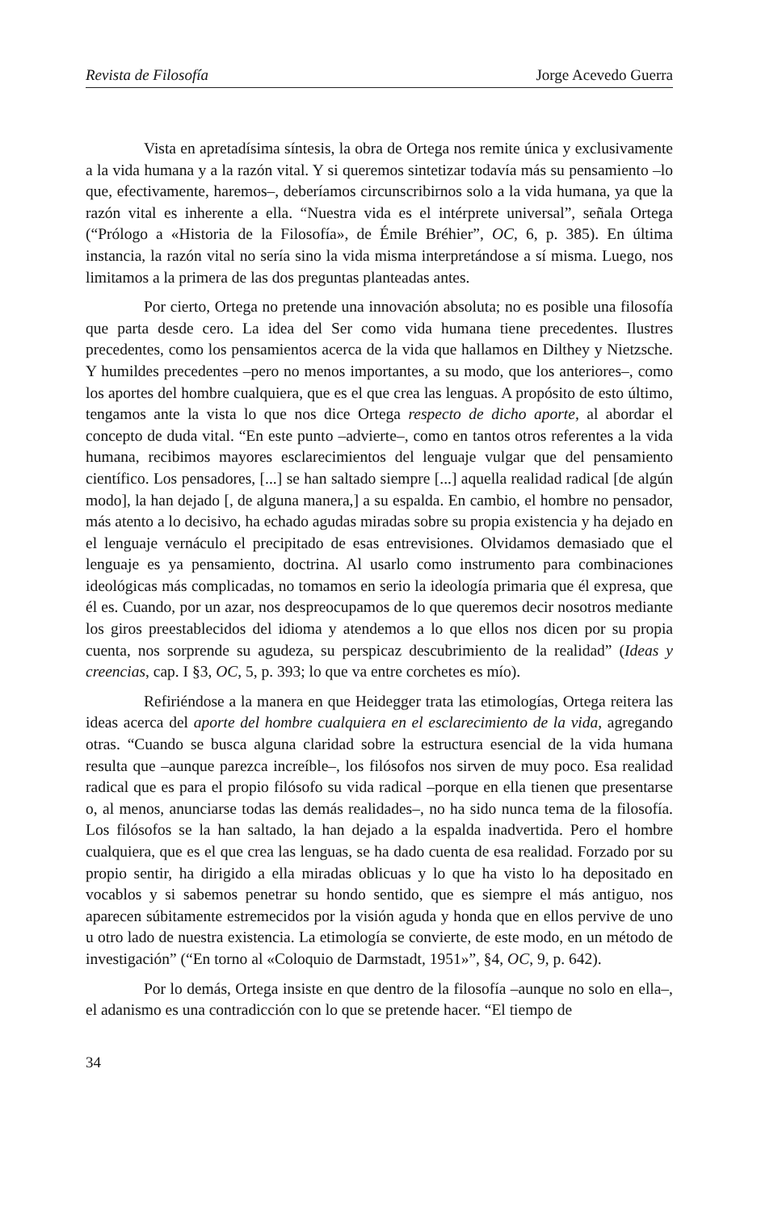Revista de Filosofía Jorge Acevedo Guerra
Vista en apretadísima síntesis, la obra de Ortega nos remite única y exclusivamente a la vida humana y a la razón vital. Y si queremos sintetizar todavía más su pensamiento –lo que, efectivamente, haremos–, deberíamos circunscribirnos solo a la vida humana, ya que la razón vital es inherente a ella. “Nuestra vida es el intérprete universal”, señala Ortega (“Prólogo a «Historia de la Filosofía», de Émile Bréhier”, OC, 6, p. 385). En última instancia, la razón vital no sería sino la vida misma interpretándose a sí misma. Luego, nos limitamos a la primera de las dos preguntas planteadas antes.
Por cierto, Ortega no pretende una innovación absoluta; no es posible una filosofía que parta desde cero. La idea del Ser como vida humana tiene precedentes. Ilustres precedentes, como los pensamientos acerca de la vida que hallamos en Dilthey y Nietzsche. Y humildes precedentes –pero no menos importantes, a su modo, que los anteriores–, como los aportes del hombre cualquiera, que es el que crea las lenguas. A propósito de esto último, tengamos ante la vista lo que nos dice Ortega respecto de dicho aporte, al abordar el concepto de duda vital. “En este punto –advierte–, como en tantos otros referentes a la vida humana, recibimos mayores esclarecimientos del lenguaje vulgar que del pensamiento científico. Los pensadores, [...] se han saltado siempre [...] aquella realidad radical [de algún modo], la han dejado [, de alguna manera,] a su espalda. En cambio, el hombre no pensador, más atento a lo decisivo, ha echado agudas miradas sobre su propia existencia y ha dejado en el lenguaje vernáculo el precipitado de esas entrevisiones. Olvidamos demasiado que el lenguaje es ya pensamiento, doctrina. Al usarlo como instrumento para combinaciones ideológicas más complicadas, no tomamos en serio la ideología primaria que él expresa, que él es. Cuando, por un azar, nos despreocupamos de lo que queremos decir nosotros mediante los giros preestablecidos del idioma y atendemos a lo que ellos nos dicen por su propia cuenta, nos sorprende su agudeza, su perspicaz descubrimiento de la realidad” (Ideas y creencias, cap. I §3, OC, 5, p. 393; lo que va entre corchetes es mío).
Refiriéndose a la manera en que Heidegger trata las etimologías, Ortega reitera las ideas acerca del aporte del hombre cualquiera en el esclarecimiento de la vida, agregando otras. “Cuando se busca alguna claridad sobre la estructura esencial de la vida humana resulta que –aunque parezca increíble–, los filósofos nos sirven de muy poco. Esa realidad radical que es para el propio filósofo su vida radical –porque en ella tienen que presentarse o, al menos, anunciarse todas las demás realidades–, no ha sido nunca tema de la filosofía. Los filósofos se la han saltado, la han dejado a la espalda inadvertida. Pero el hombre cualquiera, que es el que crea las lenguas, se ha dado cuenta de esa realidad. Forzado por su propio sentir, ha dirigido a ella miradas oblicuas y lo que ha visto lo ha depositado en vocablos y si sabemos penetrar su hondo sentido, que es siempre el más antiguo, nos aparecen súbitamente estremecidos por la visión aguda y honda que en ellos pervive de uno u otro lado de nuestra existencia. La etimología se convierte, de este modo, en un método de investigación” (“En torno al «Coloquio de Darmstadt, 1951»”, §4, OC, 9, p. 642).
Por lo demás, Ortega insiste en que dentro de la filosofía –aunque no solo en ella–, el adanismo es una contradicción con lo que se pretende hacer. “El tiempo de
34